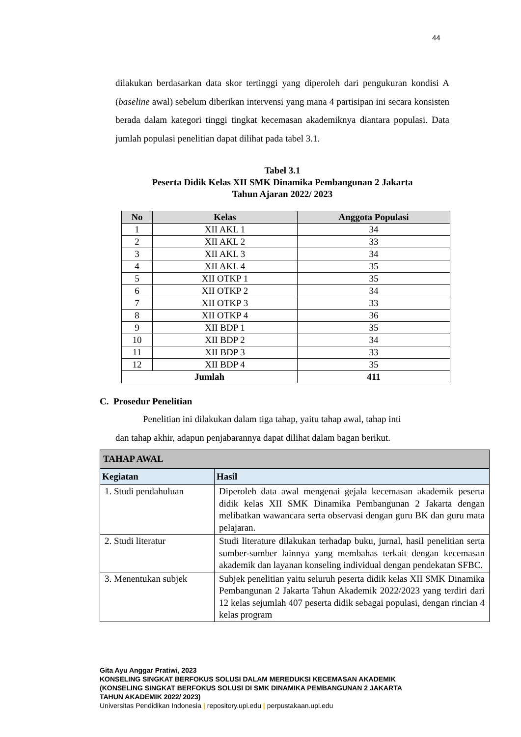44
dilakukan berdasarkan data skor tertinggi yang diperoleh dari pengukuran kondisi A (baseline awal) sebelum diberikan intervensi yang mana 4 partisipan ini secara konsisten berada dalam kategori tinggi tingkat kecemasan akademiknya diantara populasi. Data jumlah populasi penelitian dapat dilihat pada tabel 3.1.
Tabel 3.1
Peserta Didik Kelas XII SMK Dinamika Pembangunan 2 Jakarta
Tahun Ajaran 2022/ 2023
| No | Kelas | Anggota Populasi |
| --- | --- | --- |
| 1 | XII AKL 1 | 34 |
| 2 | XII AKL 2 | 33 |
| 3 | XII AKL 3 | 34 |
| 4 | XII AKL 4 | 35 |
| 5 | XII OTKP 1 | 35 |
| 6 | XII OTKP 2 | 34 |
| 7 | XII OTKP 3 | 33 |
| 8 | XII OTKP 4 | 36 |
| 9 | XII BDP 1 | 35 |
| 10 | XII BDP 2 | 34 |
| 11 | XII BDP 3 | 33 |
| 12 | XII BDP 4 | 35 |
| Jumlah | | 411 |
C. Prosedur Penelitian
Penelitian ini dilakukan dalam tiga tahap, yaitu tahap awal, tahap inti
dan tahap akhir, adapun penjabarannya dapat dilihat dalam bagan berikut.
| TAHAP AWAL | |
| --- | --- |
| Kegiatan | Hasil |
| 1. Studi pendahuluan | Diperoleh data awal mengenai gejala kecemasan akademik peserta didik kelas XII SMK Dinamika Pembangunan 2 Jakarta dengan melibatkan wawancara serta observasi dengan guru BK dan guru mata pelajaran. |
| 2. Studi literatur | Studi literature dilakukan terhadap buku, jurnal, hasil penelitian serta sumber-sumber lainnya yang membahas terkait dengan kecemasan akademik dan layanan konseling individual dengan pendekatan SFBC. |
| 3. Menentukan subjek | Subjek penelitian yaitu seluruh peserta didik kelas XII SMK Dinamika Pembangunan 2 Jakarta Tahun Akademik 2022/2023 yang terdiri dari 12 kelas sejumlah 407 peserta didik sebagai populasi, dengan rincian 4 kelas program |
Gita Ayu Anggar Pratiwi, 2023
KONSELING SINGKAT BERFOKUS SOLUSI DALAM MEREDUKSI KECEMASAN AKADEMIK
(KONSELING SINGKAT BERFOKUS SOLUSI DI SMK DINAMIKA PEMBANGUNAN 2 JAKARTA
TAHUN AKADEMIK 2022/ 2023)
Universitas Pendidikan Indonesia | repository.upi.edu | perpustakaan.upi.edu